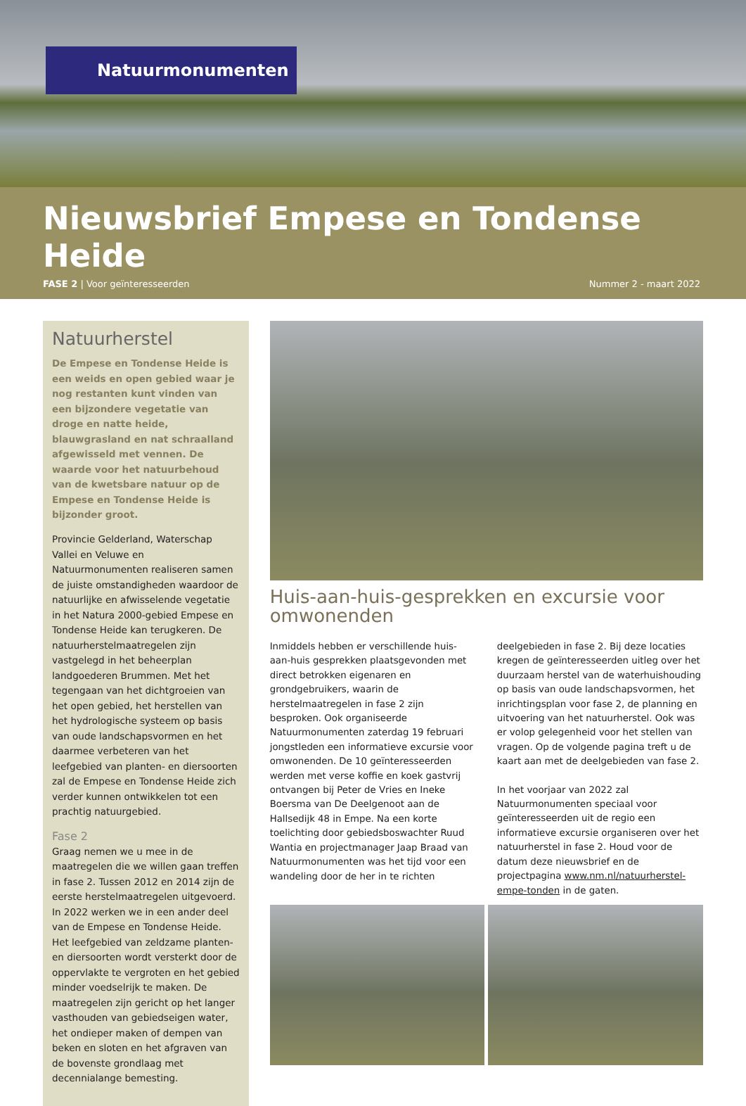Natuurmonumenten
Nieuwsbrief Empese en Tondense Heide
FASE 2 | Voor geïnteresseerden Nummer 2 - maart 2022
Natuurherstel
De Empese en Tondense Heide is een weids en open gebied waar je nog restanten kunt vinden van een bijzondere vegetatie van droge en natte heide, blauwgrasland en nat schraalland afgewisseld met vennen. De waarde voor het natuurbehoud van de kwetsbare natuur op de Empese en Tondense Heide is bijzonder groot.
Provincie Gelderland, Waterschap Vallei en Veluwe en Natuurmonumenten realiseren samen de juiste omstandigheden waardoor de natuurlijke en afwisselende vegetatie in het Natura 2000-gebied Empese en Tondense Heide kan terugkeren. De natuurherstelmaatregelen zijn vastgelegd in het beheerplan landgoederen Brummen. Met het tegengaan van het dichtgroeien van het open gebied, het herstellen van het hydrologische systeem op basis van oude landschapsvormen en het daarmee verbeteren van het leefgebied van planten- en diersoorten zal de Empese en Tondense Heide zich verder kunnen ontwikkelen tot een prachtig natuurgebied.
Fase 2
Graag nemen we u mee in de maatregelen die we willen gaan treffen in fase 2. Tussen 2012 en 2014 zijn de eerste herstelmaatregelen uitgevoerd. In 2022 werken we in een ander deel van de Empese en Tondense Heide. Het leefgebied van zeldzame planten- en diersoorten wordt versterkt door de oppervlakte te vergroten en het gebied minder voedselrijk te maken. De maatregelen zijn gericht op het langer vasthouden van gebiedseigen water, het ondieper maken of dempen van beken en sloten en het afgraven van de bovenste grondlaag met decennialange bemesting.
Huis-aan-huis-gesprekken en excursie voor omwonenden
Inmiddels hebben er verschillende huis-aan-huis gesprekken plaatsgevonden met direct betrokken eigenaren en grondgebruikers, waarin de herstelmaatregelen in fase 2 zijn besproken. Ook organiseerde Natuurmonumenten zaterdag 19 februari jongstleden een informatieve excursie voor omwonenden. De 10 geïnteresseerden werden met verse koffie en koek gastvrij ontvangen bij Peter de Vries en Ineke Boersma van De Deelgenoot aan de Hallsedijk 48 in Empe. Na een korte toelichting door gebiedsboswachter Ruud Wantia en projectmanager Jaap Braad van Natuurmonumenten was het tijd voor een wandeling door de her in te richten deelgebieden in fase 2. Bij deze locaties kregen de geïnteresseerden uitleg over het duurzaam herstel van de waterhuishouding op basis van oude landschapsvormen, het inrichtingsplan voor fase 2, de planning en uitvoering van het natuurherstel. Ook was er volop gelegenheid voor het stellen van vragen. Op de volgende pagina treft u de kaart aan met de deelgebieden van fase 2.
In het voorjaar van 2022 zal Natuurmonumenten speciaal voor geïnteresseerden uit de regio een informatieve excursie organiseren over het natuurherstel in fase 2. Houd voor de datum deze nieuwsbrief en de projectpagina www.nm.nl/natuurherstel-empe-tonden in de gaten.